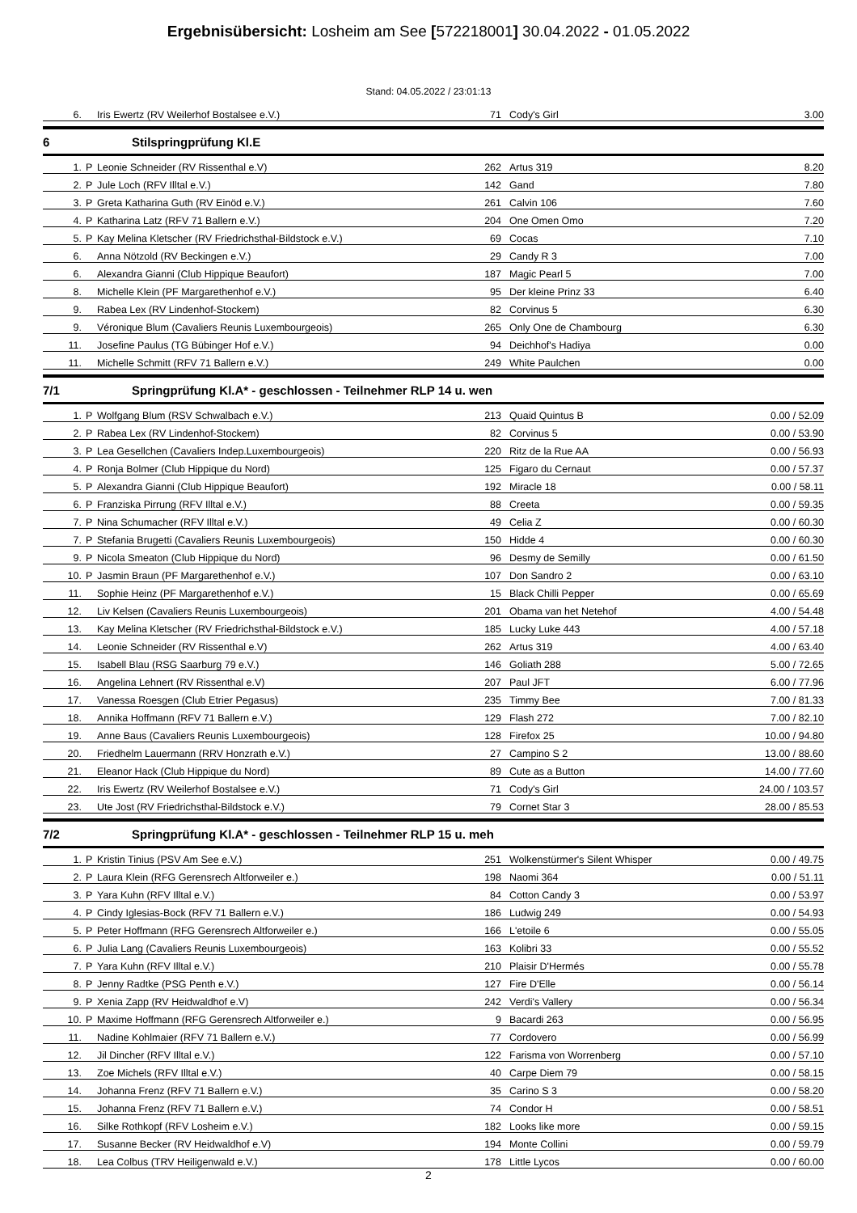Ergebnisübersicht: Losheim am See [572218001] 30.04.2022 - 01.05.2022
Stand: 04.05.2022 / 23:01:13
| 6. | | Iris Ewertz (RV Weilerhof Bostalsee e.V.) | 71 | Cody's Girl | 3.00 |
6 Stilspringprüfung Kl.E
| 1. | P | Leonie Schneider (RV Rissenthal e.V) | 262 | Artus 319 | 8.20 |
| 2. | P | Jule Loch (RFV Illtal e.V.) | 142 | Gand | 7.80 |
| 3. | P | Greta Katharina Guth (RV Einöd e.V.) | 261 | Calvin 106 | 7.60 |
| 4. | P | Katharina Latz (RFV 71 Ballern e.V.) | 204 | One Omen Omo | 7.20 |
| 5. | P | Kay Melina Kletscher (RV Friedrichsthal-Bildstock e.V.) | 69 | Cocas | 7.10 |
| 6. | | Anna Nötzold (RV Beckingen e.V.) | 29 | Candy R 3 | 7.00 |
| 6. | | Alexandra Gianni (Club Hippique Beaufort) | 187 | Magic Pearl 5 | 7.00 |
| 8. | | Michelle Klein (PF Margarethenhof e.V.) | 95 | Der kleine Prinz 33 | 6.40 |
| 9. | | Rabea Lex (RV Lindenhof-Stockem) | 82 | Corvinus 5 | 6.30 |
| 9. | | Véronique Blum (Cavaliers Reunis Luxembourgeois) | 265 | Only One de Chambourg | 6.30 |
| 11. | | Josefine Paulus (TG Bübinger Hof e.V.) | 94 | Deichhof's Hadiya | 0.00 |
| 11. | | Michelle Schmitt (RFV 71 Ballern e.V.) | 249 | White Paulchen | 0.00 |
7/1 Springprüfung Kl.A* - geschlossen - Teilnehmer RLP 14 u. wen
| 1. | P | Wolfgang Blum (RSV Schwalbach e.V.) | 213 | Quaid Quintus B | 0.00 / 52.09 |
| 2. | P | Rabea Lex (RV Lindenhof-Stockem) | 82 | Corvinus 5 | 0.00 / 53.90 |
| 3. | P | Lea Gesellchen (Cavaliers Indep.Luxembourgeois) | 220 | Ritz de la Rue AA | 0.00 / 56.93 |
| 4. | P | Ronja Bolmer (Club Hippique du Nord) | 125 | Figaro du Cernaut | 0.00 / 57.37 |
| 5. | P | Alexandra Gianni (Club Hippique Beaufort) | 192 | Miracle 18 | 0.00 / 58.11 |
| 6. | P | Franziska Pirrung (RFV Illtal e.V.) | 88 | Creeta | 0.00 / 59.35 |
| 7. | P | Nina Schumacher (RFV Illtal e.V.) | 49 | Celia Z | 0.00 / 60.30 |
| 7. | P | Stefania Brugetti (Cavaliers Reunis Luxembourgeois) | 150 | Hidde 4 | 0.00 / 60.30 |
| 9. | P | Nicola Smeaton (Club Hippique du Nord) | 96 | Desmy de Semilly | 0.00 / 61.50 |
| 10. | P | Jasmin Braun (PF Margarethenhof e.V.) | 107 | Don Sandro 2 | 0.00 / 63.10 |
| 11. | | Sophie Heinz (PF Margarethenhof e.V.) | 15 | Black Chilli Pepper | 0.00 / 65.69 |
| 12. | | Liv Kelsen (Cavaliers Reunis Luxembourgeois) | 201 | Obama van het Netehof | 4.00 / 54.48 |
| 13. | | Kay Melina Kletscher (RV Friedrichsthal-Bildstock e.V.) | 185 | Lucky Luke 443 | 4.00 / 57.18 |
| 14. | | Leonie Schneider (RV Rissenthal e.V) | 262 | Artus 319 | 4.00 / 63.40 |
| 15. | | Isabell Blau (RSG Saarburg 79 e.V.) | 146 | Goliath 288 | 5.00 / 72.65 |
| 16. | | Angelina Lehnert (RV Rissenthal e.V) | 207 | Paul JFT | 6.00 / 77.96 |
| 17. | | Vanessa Roesgen (Club Etrier Pegasus) | 235 | Timmy Bee | 7.00 / 81.33 |
| 18. | | Annika Hoffmann (RFV 71 Ballern e.V.) | 129 | Flash 272 | 7.00 / 82.10 |
| 19. | | Anne Baus (Cavaliers Reunis Luxembourgeois) | 128 | Firefox 25 | 10.00 / 94.80 |
| 20. | | Friedhelm Lauermann (RRV Honzrath e.V.) | 27 | Campino S 2 | 13.00 / 88.60 |
| 21. | | Eleanor Hack (Club Hippique du Nord) | 89 | Cute as a Button | 14.00 / 77.60 |
| 22. | | Iris Ewertz (RV Weilerhof Bostalsee e.V.) | 71 | Cody's Girl | 24.00 / 103.57 |
| 23. | | Ute Jost (RV Friedrichsthal-Bildstock e.V.) | 79 | Cornet Star 3 | 28.00 / 85.53 |
7/2 Springprüfung Kl.A* - geschlossen - Teilnehmer RLP 15 u. meh
| 1. | P | Kristin Tinius (PSV Am See e.V.) | 251 | Wolkenstürmer's Silent Whisper | 0.00 / 49.75 |
| 2. | P | Laura Klein (RFG Gerensrech Altforweiler e.) | 198 | Naomi 364 | 0.00 / 51.11 |
| 3. | P | Yara Kuhn (RFV Illtal e.V.) | 84 | Cotton Candy 3 | 0.00 / 53.97 |
| 4. | P | Cindy Iglesias-Bock (RFV 71 Ballern e.V.) | 186 | Ludwig 249 | 0.00 / 54.93 |
| 5. | P | Peter Hoffmann (RFG Gerensrech Altforweiler e.) | 166 | L'etoile 6 | 0.00 / 55.05 |
| 6. | P | Julia Lang (Cavaliers Reunis Luxembourgeois) | 163 | Kolibri 33 | 0.00 / 55.52 |
| 7. | P | Yara Kuhn (RFV Illtal e.V.) | 210 | Plaisir D'Hermés | 0.00 / 55.78 |
| 8. | P | Jenny Radtke (PSG Penth e.V.) | 127 | Fire D'Elle | 0.00 / 56.14 |
| 9. | P | Xenia Zapp (RV Heidwaldhof e.V) | 242 | Verdi's Vallery | 0.00 / 56.34 |
| 10. | P | Maxime Hoffmann (RFG Gerensrech Altforweiler e.) | 9 | Bacardi 263 | 0.00 / 56.95 |
| 11. | | Nadine Kohlmaier (RFV 71 Ballern e.V.) | 77 | Cordovero | 0.00 / 56.99 |
| 12. | | Jil Dincher (RFV Illtal e.V.) | 122 | Farisma von Worrenberg | 0.00 / 57.10 |
| 13. | | Zoe Michels (RFV Illtal e.V.) | 40 | Carpe Diem 79 | 0.00 / 58.15 |
| 14. | | Johanna Frenz (RFV 71 Ballern e.V.) | 35 | Carino S 3 | 0.00 / 58.20 |
| 15. | | Johanna Frenz (RFV 71 Ballern e.V.) | 74 | Condor H | 0.00 / 58.51 |
| 16. | | Silke Rothkopf (RFV Losheim e.V.) | 182 | Looks like more | 0.00 / 59.15 |
| 17. | | Susanne Becker (RV Heidwaldhof e.V) | 194 | Monte Collini | 0.00 / 59.79 |
| 18. | | Lea Colbus (TRV Heiligenwald e.V.) | 178 | Little Lycos | 0.00 / 60.00 |
2